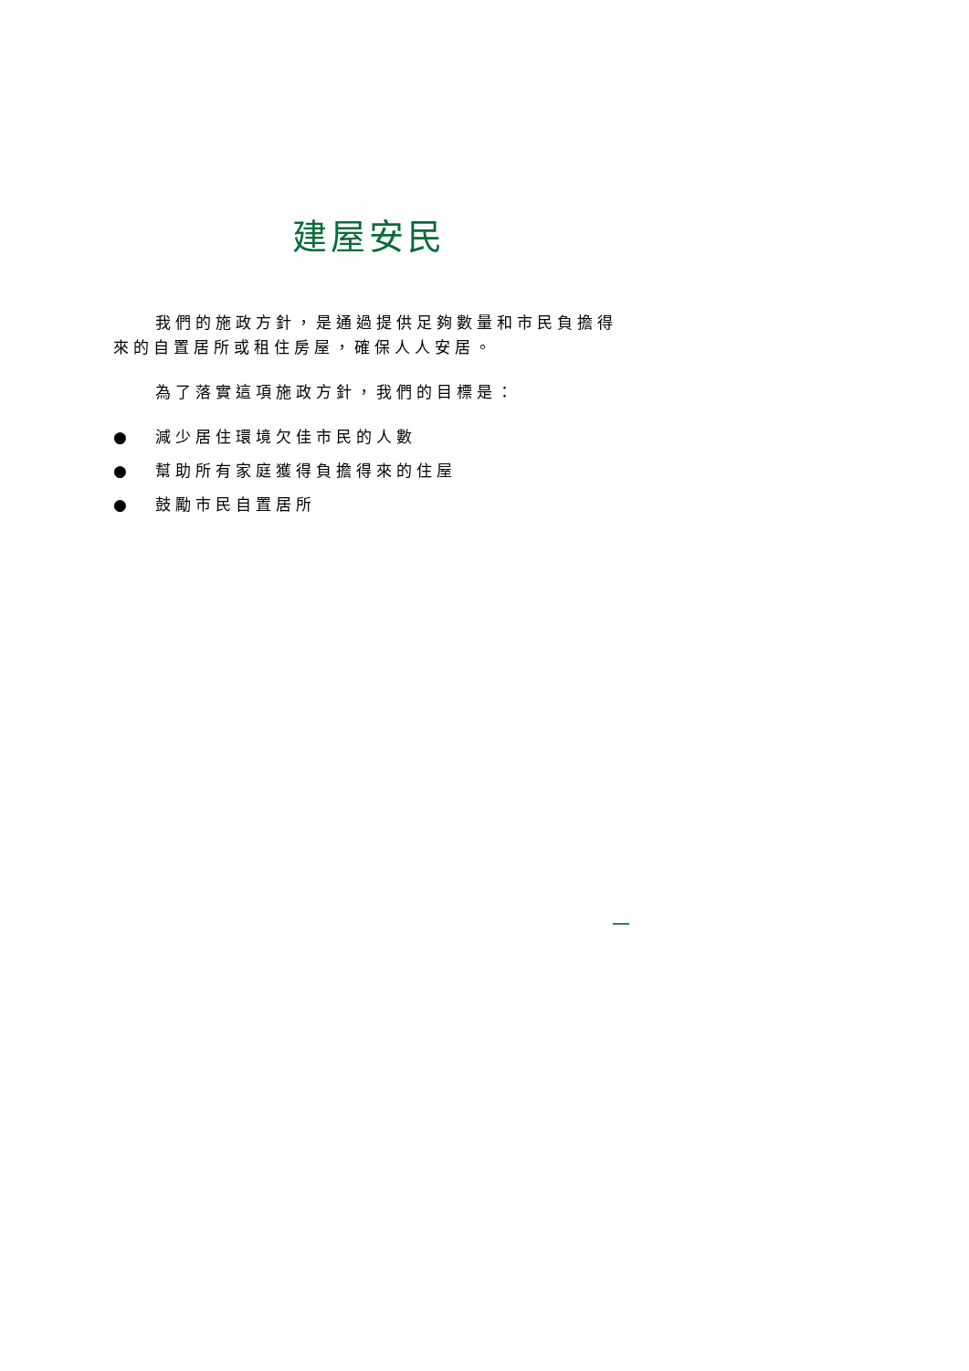建屋安民
我們的施政方針，是通過提供足夠數量和市民負擔得來的自置居所或租住房屋，確保人人安居。
為了落實這項施政方針，我們的目標是：
● 減少居住環境欠佳市民的人數
● 幫助所有家庭獲得負擔得來的住屋
● 鼓勵市民自置居所
一